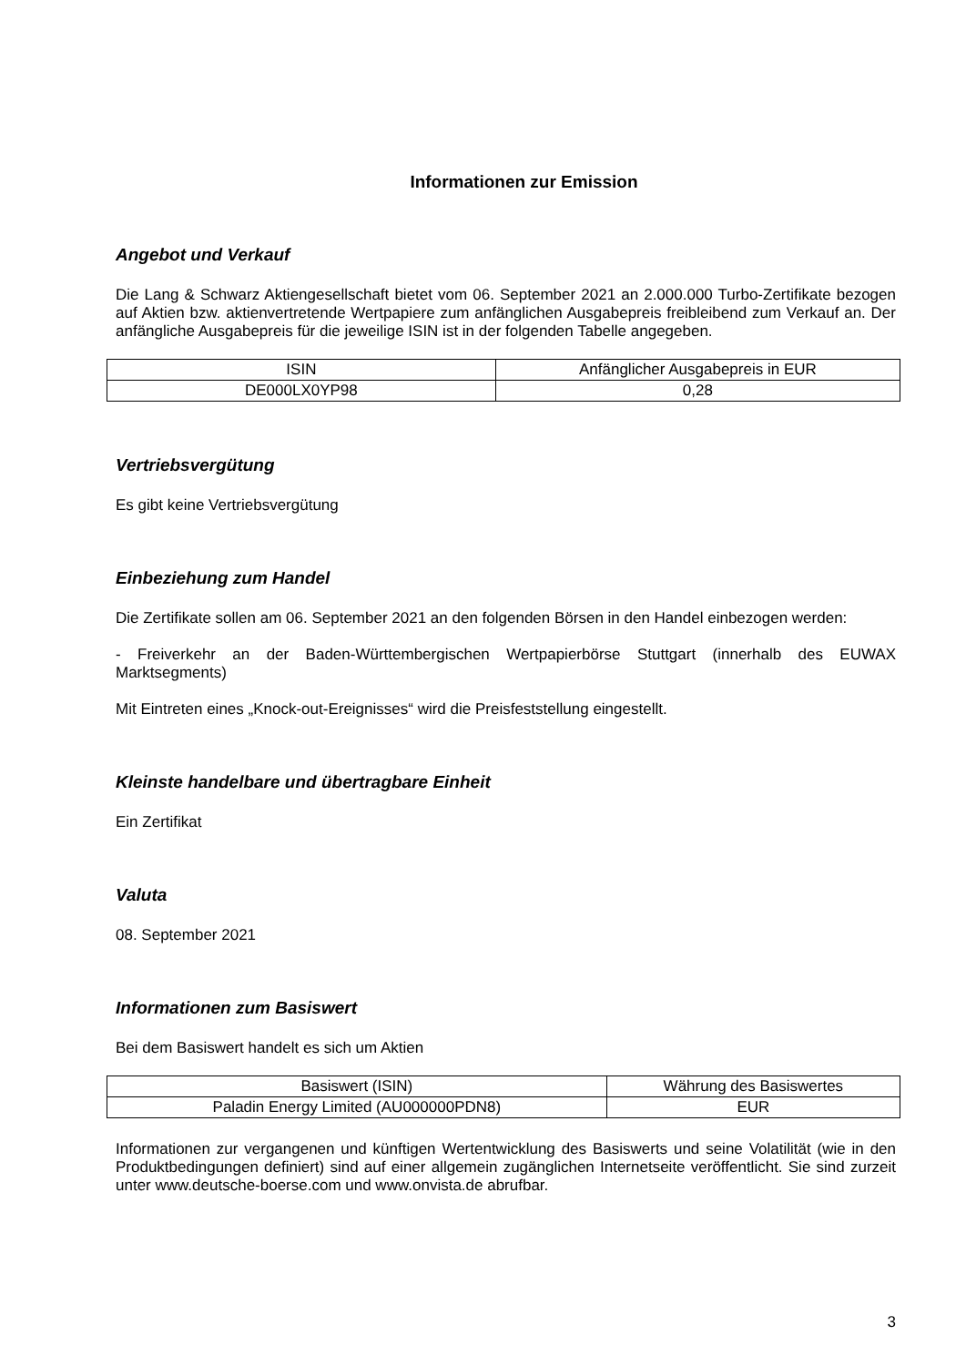Informationen zur Emission
Angebot und Verkauf
Die Lang & Schwarz Aktiengesellschaft bietet vom 06. September 2021 an 2.000.000 Turbo-Zertifikate bezogen auf Aktien bzw. aktienvertretende Wertpapiere zum anfänglichen Ausgabepreis freibleibend zum Verkauf an. Der anfängliche Ausgabepreis für die jeweilige ISIN ist in der folgenden Tabelle angegeben.
| ISIN | Anfänglicher Ausgabepreis in EUR |
| --- | --- |
| DE000LX0YP98 | 0,28 |
Vertriebsvergütung
Es gibt keine Vertriebsvergütung
Einbeziehung zum Handel
Die Zertifikate sollen am 06. September 2021 an den folgenden Börsen in den Handel einbezogen werden:
- Freiverkehr an der Baden-Württembergischen Wertpapierbörse Stuttgart (innerhalb des EUWAX Marktsegments)
Mit Eintreten eines „Knock-out-Ereignisses“ wird die Preisfeststellung eingestellt.
Kleinste handelbare und übertragbare Einheit
Ein Zertifikat
Valuta
08. September 2021
Informationen zum Basiswert
Bei dem Basiswert handelt es sich um Aktien
| Basiswert (ISIN) | Währung des Basiswertes |
| --- | --- |
| Paladin Energy Limited (AU000000PDN8) | EUR |
Informationen zur vergangenen und künftigen Wertentwicklung des Basiswerts und seine Volatilität (wie in den Produktbedingungen definiert) sind auf einer allgemein zugänglichen Internetseite veröffentlicht. Sie sind zurzeit unter www.deutsche-boerse.com und www.onvista.de abrufbar.
3